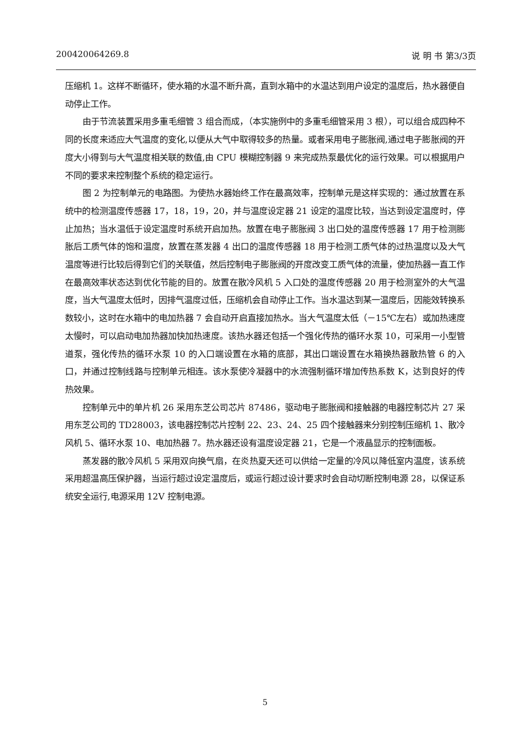200420064269.8 说 明 书 第3/3页
压缩机 1。这样不断循环，使水箱的水温不断升高，直到水箱中的水温达到用户设定的温度后，热水器便自动停止工作。
由于节流装置采用多重毛细管 3 组合而成，（本实施例中的多重毛细管采用 3 根），可以组合成四种不同的长度来适应大气温度的变化,以便从大气中取得较多的热量。或者采用电子膨胀阀,通过电子膨胀阀的开度大小得到与大气温度相关联的数值,由 CPU 模糊控制器 9 来完成热泵最优化的运行效果。可以根据用户不同的要求来控制整个系统的稳定运行。
图 2 为控制单元的电路图。为使热水器始终工作在最高效率，控制单元是这样实现的：通过放置在系统中的检测温度传感器 17，18，19，20，并与温度设定器 21 设定的温度比较，当达到设定温度时，停止加热；当水温低于设定温度时系统开启加热。放置在电子膨胀阀 3 出口处的温度传感器 17 用于检测膨胀后工质气体的饱和温度，放置在蒸发器 4 出口的温度传感器 18 用于检测工质气体的过热温度以及大气温度等进行比较后得到它们的关联值，然后控制电子膨胀阀的开度改变工质气体的流量，使加热器一直工作在最高效率状态达到优化节能的目的。放置在散冷风机 5 入口处的温度传感器 20 用于检测室外的大气温度，当大气温度太低时，因排气温度过低，压缩机会自动停止工作。当水温达到某一温度后，因能效转换系数较小，这时在水箱中的电加热器 7 会自动开启直接加热水。当大气温度太低（－15℃左右）或加热速度太慢时，可以启动电加热器加快加热速度。该热水器还包括一个强化传热的循环水泵 10，可采用一小型管道泵，强化传热的循环水泵 10 的入口端设置在水箱的底部，其出口端设置在水箱换热器散热管 6 的入口，并通过控制线路与控制单元相连。该水泵使冷凝器中的水流强制循环增加传热系数 K，达到良好的传热效果。
控制单元中的单片机 26 采用东芝公司芯片 87486，驱动电子膨胀阀和接触器的电器控制芯片 27 采用东芝公司的 TD28003，该电器控制芯片控制 22、23、24、25 四个接触器来分别控制压缩机 1、散冷风机 5、循环水泵 10、电加热器 7。热水器还设有温度设定器 21，它是一个液晶显示的控制面板。
蒸发器的散冷风机 5 采用双向换气扇，在炎热夏天还可以供给一定量的冷风以降低室内温度，该系统采用超温高压保护器，当运行超过设定温度后，或运行超过设计要求时会自动切断控制电源 28，以保证系统安全运行,电源采用 12V 控制电源。
5